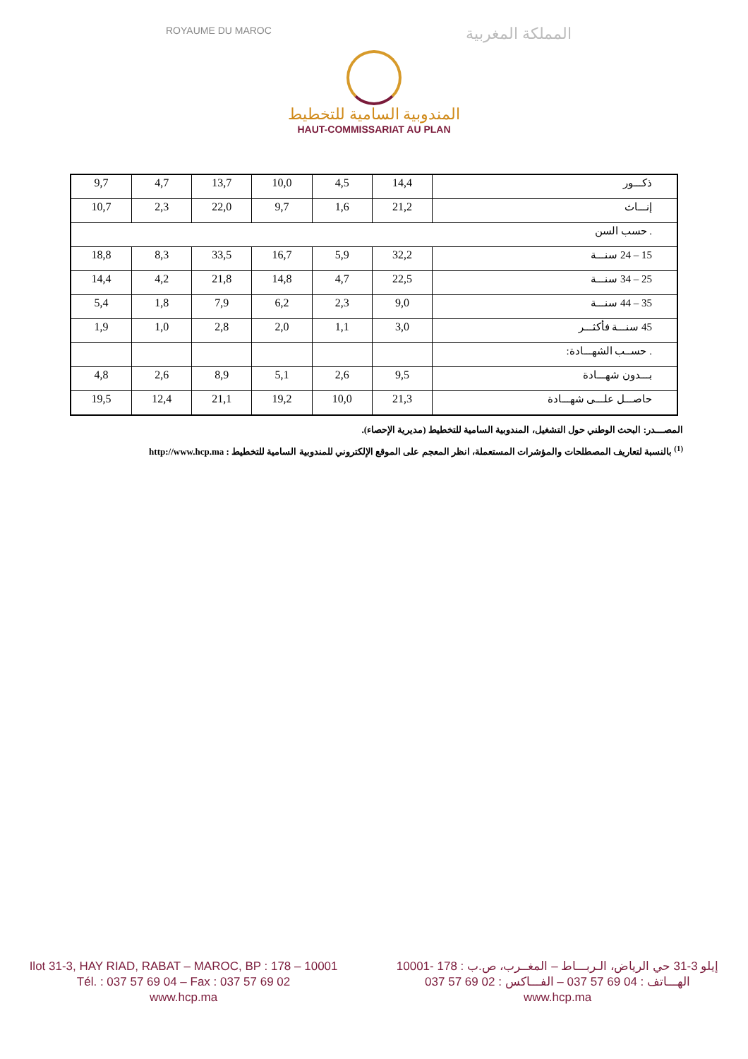ROYAUME DU MAROC المملكة المغربية
المندوبية السامية للتخطيط
HAUT-COMMISSARIAT AU PLAN
| 9,7 | 4,7 | 13,7 | 10,0 | 4,5 | 14,4 | ذكـــور |
| 10,7 | 2,3 | 22,0 | 9,7 | 1,6 | 21,2 | إنـــاث |
| . حسب السن | | | | | | |
| 18,8 | 8,3 | 33,5 | 16,7 | 5,9 | 32,2 | 15 – 24 سنـــة |
| 14,4 | 4,2 | 21,8 | 14,8 | 4,7 | 22,5 | 25 – 34 سنـــة |
| 5,4 | 1,8 | 7,9 | 6,2 | 2,3 | 9,0 | 35 – 44 سنـــة |
| 1,9 | 1,0 | 2,8 | 2,0 | 1,1 | 3,0 | 45 سنـــة فأكثـــر |
| | | | | | | . حســب الشهـــادة: |
| 4,8 | 2,6 | 8,9 | 5,1 | 2,6 | 9,5 | بـــدون شهـــادة |
| 19,5 | 12,4 | 21,1 | 19,2 | 10,0 | 21,3 | حاصـــل علـــى شهـــادة |
المصـــدر: البحث الوطني حول التشغيل، المندوبية السامية للتخطيط (مديرية الإحصاء).
<sup>(1)</sup> بالنسبة لتعاريف المصطلحات والمؤشرات المستعملة، انظر المعجم على الموقع الإلكتروني للمندوبية السامية للتخطيط : http://www.hcp.ma
Ilot 31-3, HAY RIAD, RABAT – MAROC, BP : 178 – 10001
Tél. : 037 57 69 04 – Fax : 037 57 69 02
www.hcp.ma
إيلو 3-31 حي الرياض، الـربـــاط – المغــرب، ص.ب : 178 -10001
الهـــاتف : 04 69 57 037 – الفـــاكس : 02 69 57 037
www.hcp.ma